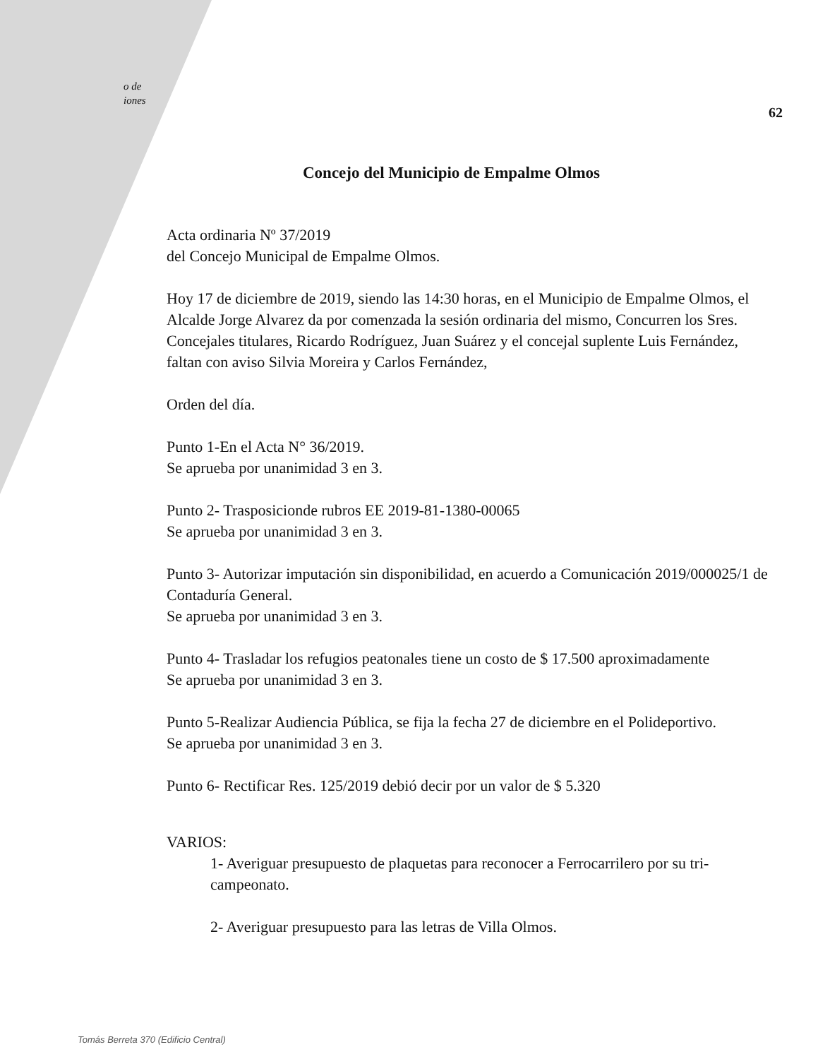o de
iones
62
Concejo del Municipio de Empalme Olmos
Acta ordinaria Nº 37/2019
del Concejo Municipal de Empalme Olmos.
Hoy 17 de diciembre de 2019, siendo las 14:30 horas, en el Municipio de Empalme Olmos, el Alcalde Jorge Alvarez da por comenzada la sesión ordinaria del mismo, Concurren los Sres. Concejales titulares, Ricardo Rodríguez, Juan Suárez y el concejal suplente Luis Fernández, faltan con aviso Silvia Moreira y Carlos Fernández,
Orden del día.
Punto 1-En el Acta N° 36/2019.
Se aprueba por unanimidad 3 en 3.
Punto 2- Trasposicionde rubros EE 2019-81-1380-00065
Se aprueba por unanimidad 3 en 3.
Punto 3- Autorizar imputación sin disponibilidad, en acuerdo a Comunicación 2019/000025/1 de Contaduría General.
Se aprueba por unanimidad 3 en 3.
Punto 4- Trasladar los refugios peatonales tiene un costo de $ 17.500 aproximadamente
Se aprueba por unanimidad 3 en 3.
Punto 5-Realizar Audiencia Pública, se fija la fecha 27 de diciembre en el Polideportivo.
Se aprueba por unanimidad 3 en 3.
Punto 6- Rectificar Res. 125/2019 debió decir por un valor de $ 5.320
VARIOS:
1- Averiguar presupuesto de plaquetas para reconocer a Ferrocarrilero por su tri-campeonato.
2- Averiguar presupuesto para las letras de Villa Olmos.
Tomás Berreta 370 (Edificio Central)